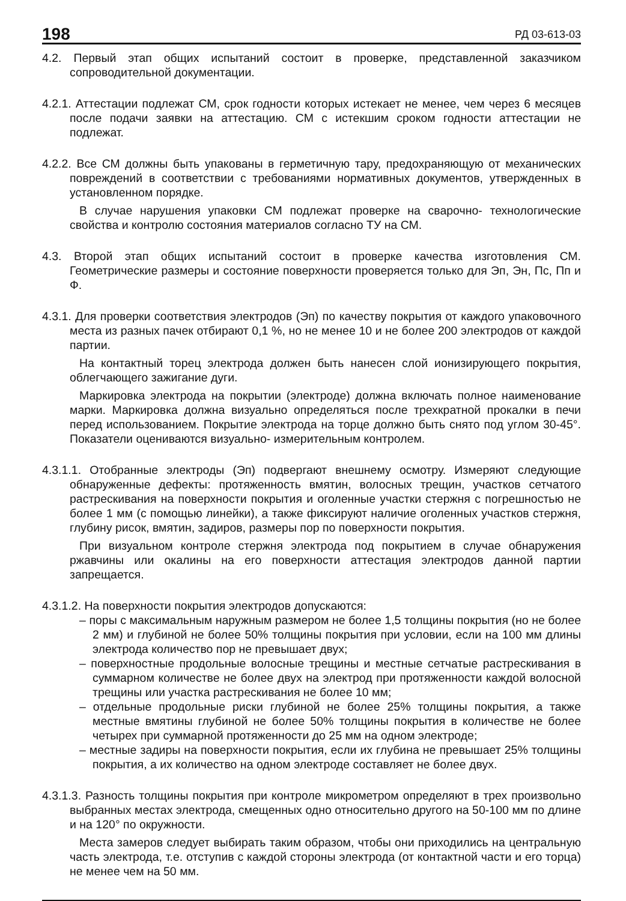198 РД 03-613-03
4.2. Первый этап общих испытаний состоит в проверке, представленной заказчиком сопроводительной документации.
4.2.1. Аттестации подлежат СМ, срок годности которых истекает не менее, чем через 6 месяцев после подачи заявки на аттестацию. СМ с истекшим сроком годности аттестации не подлежат.
4.2.2. Все СМ должны быть упакованы в герметичную тару, предохраняющую от механических повреждений в соответствии с требованиями нормативных документов, утвержденных в установленном порядке.
В случае нарушения упаковки СМ подлежат проверке на сварочно- технологические свойства и контролю состояния материалов согласно ТУ на СМ.
4.3. Второй этап общих испытаний состоит в проверке качества изготовления СМ. Геометрические размеры и состояние поверхности проверяется только для Эп, Эн, Пс, Пп и Ф.
4.3.1. Для проверки соответствия электродов (Эп) по качеству покрытия от каждого упаковочного места из разных пачек отбирают 0,1 %, но не менее 10 и не более 200 электродов от каждой партии.
На контактный торец электрода должен быть нанесен слой ионизирующего покрытия, облегчающего зажигание дуги.
Маркировка электрода на покрытии (электроде) должна включать полное наименование марки. Маркировка должна визуально определяться после трехкратной прокалки в печи перед использованием. Покрытие электрода на торце должно быть снято под углом 30-45°. Показатели оцениваются визуально- измерительным контролем.
4.3.1.1. Отобранные электроды (Эп) подвергают внешнему осмотру. Измеряют следующие обнаруженные дефекты: протяженность вмятин, волосных трещин, участков сетчатого растрескивания на поверхности покрытия и оголенные участки стержня с погрешностью не более 1 мм (с помощью линейки), а также фиксируют наличие оголенных участков стержня, глубину рисок, вмятин, задиров, размеры пор по поверхности покрытия.
При визуальном контроле стержня электрода под покрытием в случае обнаружения ржавчины или окалины на его поверхности аттестация электродов данной партии запрещается.
4.3.1.2. На поверхности покрытия электродов допускаются:
– поры с максимальным наружным размером не более 1,5 толщины покрытия (но не более 2 мм) и глубиной не более 50% толщины покрытия при условии, если на 100 мм длины электрода количество пор не превышает двух;
– поверхностные продольные волосные трещины и местные сетчатые растрескивания в суммарном количестве не более двух на электрод при протяженности каждой волосной трещины или участка растрескивания не более 10 мм;
– отдельные продольные риски глубиной не более 25% толщины покрытия, а также местные вмятины глубиной не более 50% толщины покрытия в количестве не более четырех при суммарной протяженности до 25 мм на одном электроде;
– местные задиры на поверхности покрытия, если их глубина не превышает 25% толщины покрытия, а их количество на одном электроде составляет не более двух.
4.3.1.3. Разность толщины покрытия при контроле микрометром определяют в трех произвольно выбранных местах электрода, смещенных одно относительно другого на 50-100 мм по длине и на 120° по окружности.
Места замеров следует выбирать таким образом, чтобы они приходились на центральную часть электрода, т.е. отступив с каждой стороны электрода (от контактной части и его торца) не менее чем на 50 мм.